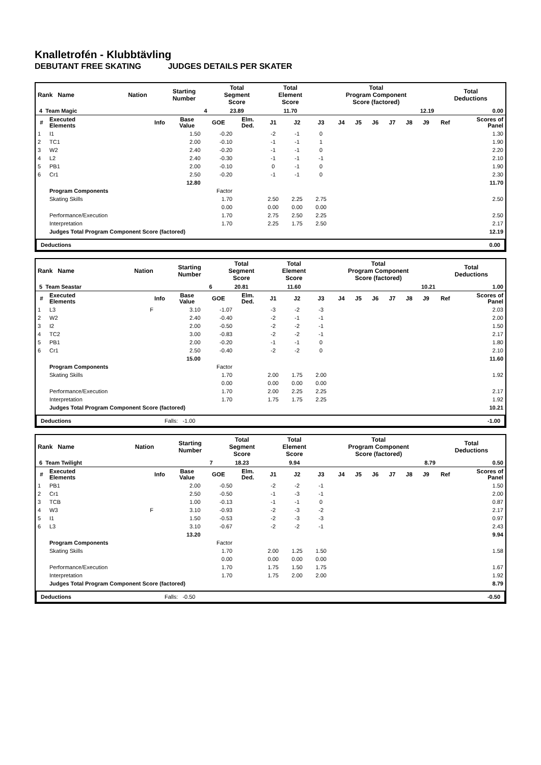Knalletrofén - Klubbtävling
DEBUTANT FREE SKATING JUDGES DETAILS PER SKATER
| Rank Name | Nation | Starting Number | Total Segment Score | Total Element Score | Total Program Component Score (factored) | Total Deductions |
| 4 Team Magic | | 4 | 23.89 | 11.70 | 12.19 | 0.00 |
| # | Executed Elements | Info | Base Value | GOE | Elm. Ded. | J1 | J2 | J3 | J4 | J5 | J6 | J7 | J8 | J9 | Ref | Scores of Panel |
| --- | --- | --- | --- | --- | --- | --- | --- | --- | --- | --- | --- | --- | --- | --- | --- | --- |
| 1 | I1 | | 1.50 | -0.20 | | -2 | -1 | 0 | | | | | | | | 1.30 |
| 2 | TC1 | | 2.00 | -0.10 | | -1 | -1 | 1 | | | | | | | | 1.90 |
| 3 | W2 | | 2.40 | -0.20 | | -1 | -1 | 0 | | | | | | | | 2.20 |
| 4 | L2 | | 2.40 | -0.30 | | -1 | -1 | -1 | | | | | | | | 2.10 |
| 5 | PB1 | | 2.00 | -0.10 | | 0 | -1 | 0 | | | | | | | | 1.90 |
| 6 | Cr1 | | 2.50 | -0.20 | | -1 | -1 | 0 | | | | | | | | 2.30 |
| | | | 12.80 | | | | | | | | | | | | | 11.70 |
| | Program Components | | | Factor | | | | | | | | | | | | |
| | Skating Skills | | | 1.70 | | 2.50 | 2.25 | 2.75 | | | | | | | | 2.50 |
| | | | | 0.00 | | 0.00 | 0.00 | 0.00 | | | | | | | | |
| | Performance/Execution | | | 1.70 | | 2.75 | 2.50 | 2.25 | | | | | | | | 2.50 |
| | Interpretation | | | 1.70 | | 2.25 | 1.75 | 2.50 | | | | | | | | 2.17 |
| | Judges Total Program Component Score (factored) | | | | | | | | | | | | | | | 12.19 |
Deductions 0.00
| Rank Name | Nation | Starting Number | Total Segment Score | Total Element Score | Total Program Component Score (factored) | Total Deductions |
| 5 Team Seastar | | 6 | 20.81 | 11.60 | 10.21 | 1.00 |
| # | Executed Elements | Info | Base Value | GOE | Elm. Ded. | J1 | J2 | J3 | J4 | J5 | J6 | J7 | J8 | J9 | Ref | Scores of Panel |
| --- | --- | --- | --- | --- | --- | --- | --- | --- | --- | --- | --- | --- | --- | --- | --- | --- |
| 1 | L3 | F | 3.10 | -1.07 | | -3 | -2 | -3 | | | | | | | | 2.03 |
| 2 | W2 | | 2.40 | -0.40 | | -2 | -1 | -1 | | | | | | | | 2.00 |
| 3 | I2 | | 2.00 | -0.50 | | -2 | -2 | -1 | | | | | | | | 1.50 |
| 4 | TC2 | | 3.00 | -0.83 | | -2 | -2 | -1 | | | | | | | | 2.17 |
| 5 | PB1 | | 2.00 | -0.20 | | -1 | -1 | 0 | | | | | | | | 1.80 |
| 6 | Cr1 | | 2.50 | -0.40 | | -2 | -2 | 0 | | | | | | | | 2.10 |
| | | | 15.00 | | | | | | | | | | | | | 11.60 |
| | Program Components | | | Factor | | | | | | | | | | | | |
| | Skating Skills | | | 1.70 | | 2.00 | 1.75 | 2.00 | | | | | | | | 1.92 |
| | | | | 0.00 | | 0.00 | 0.00 | 0.00 | | | | | | | | |
| | Performance/Execution | | | 1.70 | | 2.00 | 2.25 | 2.25 | | | | | | | | 2.17 |
| | Interpretation | | | 1.70 | | 1.75 | 1.75 | 2.25 | | | | | | | | 1.92 |
| | Judges Total Program Component Score (factored) | | | | | | | | | | | | | | | 10.21 |
Deductions Falls: -1.00 -1.00
| Rank Name | Nation | Starting Number | Total Segment Score | Total Element Score | Total Program Component Score (factored) | Total Deductions |
| 6 Team Twilight | | 7 | 18.23 | 9.94 | 8.79 | 0.50 |
| # | Executed Elements | Info | Base Value | GOE | Elm. Ded. | J1 | J2 | J3 | J4 | J5 | J6 | J7 | J8 | J9 | Ref | Scores of Panel |
| --- | --- | --- | --- | --- | --- | --- | --- | --- | --- | --- | --- | --- | --- | --- | --- | --- |
| 1 | PB1 | | 2.00 | -0.50 | | -2 | -2 | -1 | | | | | | | | 1.50 |
| 2 | Cr1 | | 2.50 | -0.50 | | -1 | -3 | -1 | | | | | | | | 2.00 |
| 3 | TCB | | 1.00 | -0.13 | | -1 | -1 | 0 | | | | | | | | 0.87 |
| 4 | W3 | F | 3.10 | -0.93 | | -2 | -3 | -2 | | | | | | | | 2.17 |
| 5 | I1 | | 1.50 | -0.53 | | -2 | -3 | -3 | | | | | | | | 0.97 |
| 6 | L3 | | 3.10 | -0.67 | | -2 | -2 | -1 | | | | | | | | 2.43 |
| | | | 13.20 | | | | | | | | | | | | | 9.94 |
| | Program Components | | | Factor | | | | | | | | | | | | |
| | Skating Skills | | | 1.70 | | 2.00 | 1.25 | 1.50 | | | | | | | | 1.58 |
| | | | | 0.00 | | 0.00 | 0.00 | 0.00 | | | | | | | | |
| | Performance/Execution | | | 1.70 | | 1.75 | 1.50 | 1.75 | | | | | | | | 1.67 |
| | Interpretation | | | 1.70 | | 1.75 | 2.00 | 2.00 | | | | | | | | 1.92 |
| | Judges Total Program Component Score (factored) | | | | | | | | | | | | | | | 8.79 |
Deductions Falls: -0.50 -0.50